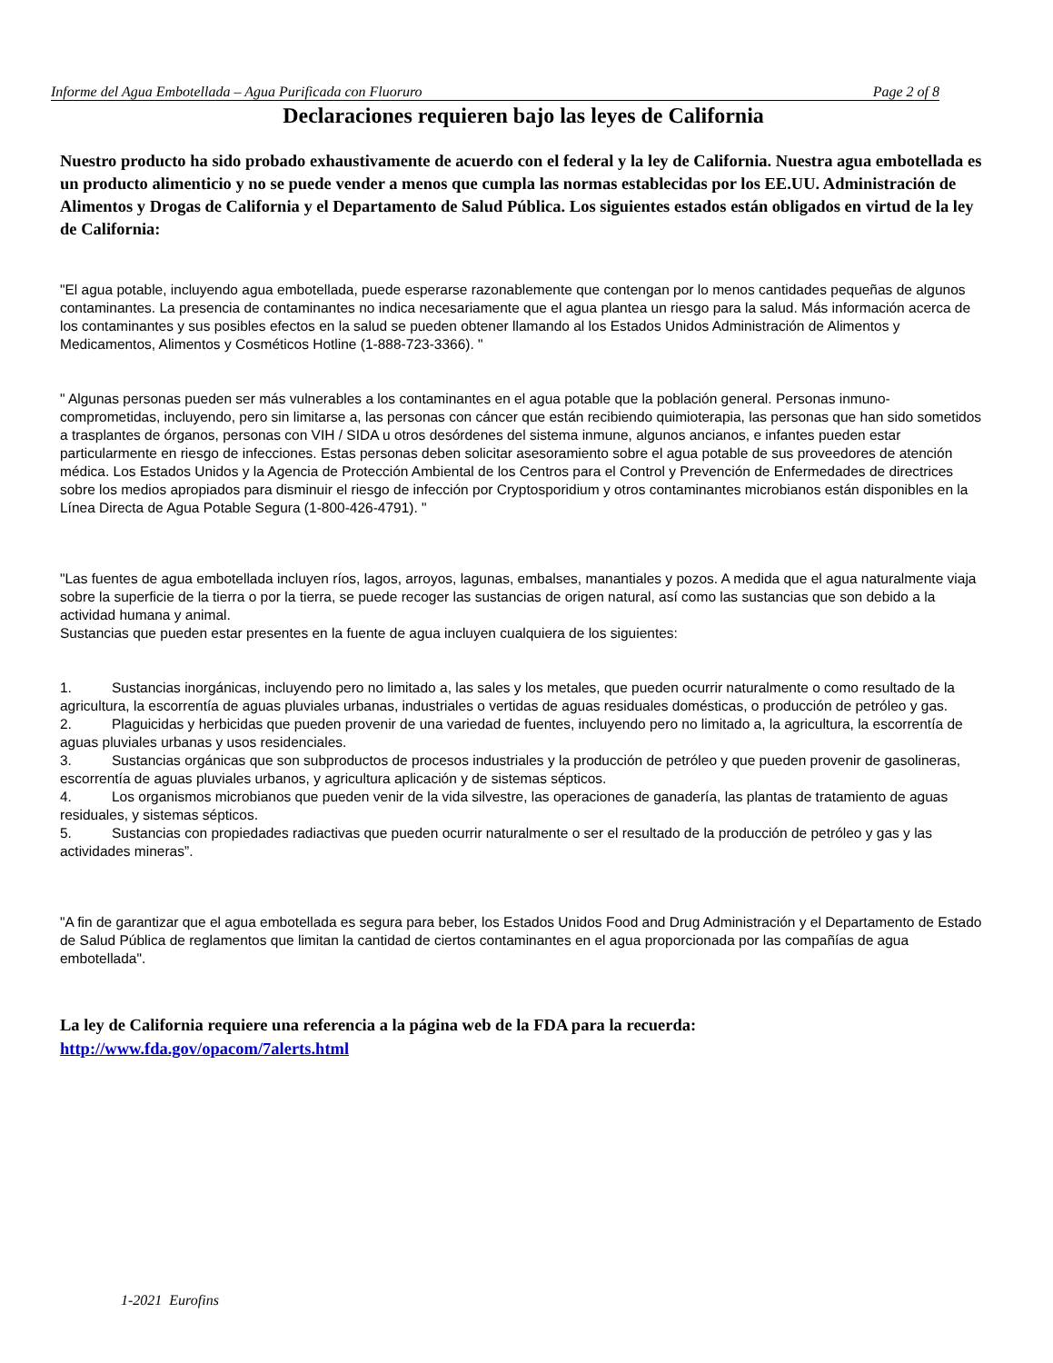Informe del Agua Embotellada – Agua Purificada con Fluoruro Page 2 of 8
Declaraciones requieren bajo las leyes de California
Nuestro producto ha sido probado exhaustivamente de acuerdo con el federal y la ley de California. Nuestra agua embotellada es un producto alimenticio y no se puede vender a menos que cumpla las normas establecidas por los EE.UU. Administración de Alimentos y Drogas de California y el Departamento de Salud Pública. Los siguientes estados están obligados en virtud de la ley de California:
"El agua potable, incluyendo agua embotellada, puede esperarse razonablemente que contengan por lo menos cantidades pequeñas de algunos contaminantes. La presencia de contaminantes no indica necesariamente que el agua plantea un riesgo para la salud. Más información acerca de los contaminantes y sus posibles efectos en la salud se pueden obtener llamando al los Estados Unidos Administración de Alimentos y Medicamentos, Alimentos y Cosméticos Hotline (1-888-723-3366). "
" Algunas personas pueden ser más vulnerables a los contaminantes en el agua potable que la población general. Personas inmuno-comprometidas, incluyendo, pero sin limitarse a, las personas con cáncer que están recibiendo quimioterapia, las personas que han sido sometidos a trasplantes de órganos, personas con VIH / SIDA u otros desórdenes del sistema inmune, algunos ancianos, e infantes pueden estar particularmente en riesgo de infecciones. Estas personas deben solicitar asesoramiento sobre el agua potable de sus proveedores de atención médica. Los Estados Unidos y la Agencia de Protección Ambiental de los Centros para el Control y Prevención de Enfermedades de directrices sobre los medios apropiados para disminuir el riesgo de infección por Cryptosporidium y otros contaminantes microbianos están disponibles en la Línea Directa de Agua Potable Segura (1-800-426-4791). "
"Las fuentes de agua embotellada incluyen ríos, lagos, arroyos, lagunas, embalses, manantiales y pozos. A medida que el agua naturalmente viaja sobre la superficie de la tierra o por la tierra, se puede recoger las sustancias de origen natural, así como las sustancias que son debido a la actividad humana y animal.
Sustancias que pueden estar presentes en la fuente de agua incluyen cualquiera de los siguientes:
1. Sustancias inorgánicas, incluyendo pero no limitado a, las sales y los metales, que pueden ocurrir naturalmente o como resultado de la agricultura, la escorrentía de aguas pluviales urbanas, industriales o vertidas de aguas residuales domésticas, o producción de petróleo y gas.
2. Plaguicidas y herbicidas que pueden provenir de una variedad de fuentes, incluyendo pero no limitado a, la agricultura, la escorrentía de aguas pluviales urbanas y usos residenciales.
3. Sustancias orgánicas que son subproductos de procesos industriales y la producción de petróleo y que pueden provenir de gasolineras, escorrentía de aguas pluviales urbanos, y agricultura aplicación y de sistemas sépticos.
4. Los organismos microbianos que pueden venir de la vida silvestre, las operaciones de ganadería, las plantas de tratamiento de aguas residuales, y sistemas sépticos.
5. Sustancias con propiedades radiactivas que pueden ocurrir naturalmente o ser el resultado de la producción de petróleo y gas y las actividades mineras”.
"A fin de garantizar que el agua embotellada es segura para beber, los Estados Unidos Food and Drug Administración y el Departamento de Estado de Salud Pública de reglamentos que limitan la cantidad de ciertos contaminantes en el agua proporcionada por las compañías de agua embotellada".
La ley de California requiere una referencia a la página web de la FDA para la recuerda:
http://www.fda.gov/opacom/7alerts.html
1-2021 Eurofins